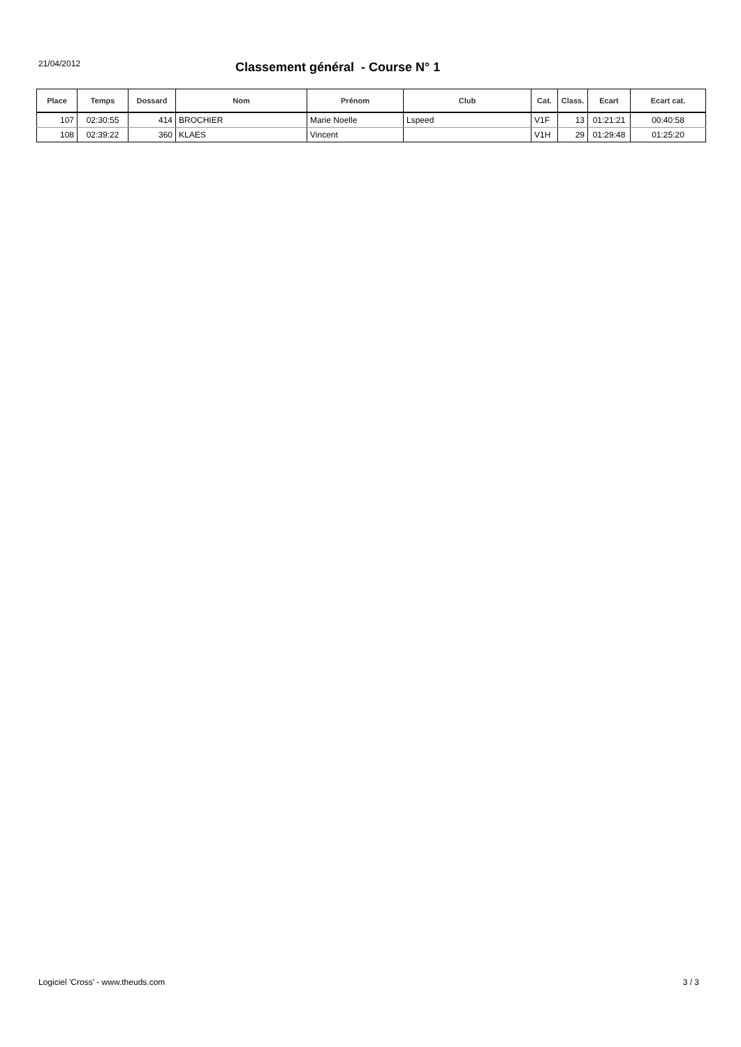21/04/2012
Classement général - Course N° 1
| Place | Temps | Dossard | Nom | Prénom | Club | Cat. | Class. | Ecart | Ecart cat. |
| --- | --- | --- | --- | --- | --- | --- | --- | --- | --- |
| 107 | 02:30:55 | 414 | BROCHIER | Marie Noelle | Lspeed | V1F | 13 | 01:21:21 | 00:40:58 |
| 108 | 02:39:22 | 360 | KLAES | Vincent | | V1H | 29 | 01:29:48 | 01:25:20 |
Logiciel 'Cross' - www.theuds.com 3 / 3